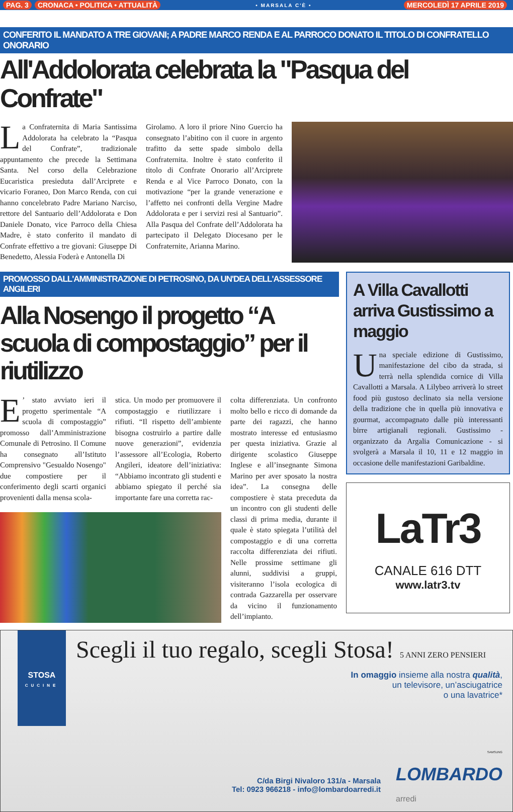PAG. 3 CRONACA • POLITICA • ATTUALITÀ
• MARSALA C'È • MERCOLEDÌ 17 APRILE 2019
CONFERITO IL MANDATO A TRE GIOVANI; A PADRE MARCO RENDA E AL PARROCO DONATO IL TITOLO DI CONFRATELLO ONORARIO
All'Addolorata celebrata la "Pasqua del Confrate"
La Confraternita di Maria Santissima Addolorata ha celebrato la “Pasqua del Confrate”, tradizionale appuntamento che precede la Settimana Santa. Nel corso della Celebrazione Eucaristica presieduta dall’Arciprete e vicario Foraneo, Don Marco Renda, con cui hanno concelebrato Padre Mariano Narciso, rettore del Santuario dell’Addolorata e Don Daniele Donato, vice Parroco della Chiesa Madre, è stato conferito il mandato di Confrate effettivo a tre giovani: Giuseppe Di Benedetto, Alessia Foderà e Antonella Di
Girolamo. A loro il priore Nino Guercio ha consegnato l’abitino con il cuore in argento trafitto da sette spade simbolo della Confraternita. Inoltre è stato conferito il titolo di Confrate Onorario all’Arciprete Renda e al Vice Parroco Donato, con la motivazione “per la grande venerazione e l’affetto nei confronti della Vergine Madre Addolorata e per i servizi resi al Santuario”. Alla Pasqua del Confrate dell’Addolorata ha partecipato il Delegato Diocesano per le Confraternite, Arianna Marino.
PROMOSSO DALL'AMMINISTRAZIONE DI PETROSINO, DA UN'DEA DELL'ASSESSORE ANGILERI
Alla Nosengo il progetto “A scuola di compostaggio” per il riutilizzo
E’ stato avviato ieri il progetto sperimentale “A scuola di compostaggio” promosso dall’Amministrazione Comunale di Petrosino. Il Comune ha consegnato all’Istituto Comprensivo "Gesualdo Nosengo" due compostiere per il conferimento degli scarti organici provenienti dalla mensa scola-
stica. Un modo per promuovere il compostaggio e riutilizzare i rifiuti. “Il rispetto dell’ambiente bisogna costruirlo a partire dalle nuove generazioni”, evidenzia l’assessore all’Ecologia, Roberto Angileri, ideatore dell’iniziativa: “Abbiamo incontrato gli studenti e abbiamo spiegato il perché sia importante fare una corretta rac-
colta differenziata. Un confronto molto bello e ricco di domande da parte dei ragazzi, che hanno mostrato interesse ed entusiasmo per questa iniziativa. Grazie al dirigente scolastico Giuseppe Inglese e all’insegnante Simona Marino per aver sposato la nostra idea”. La consegna delle compostiere è stata preceduta da un incontro con gli studenti delle classi di prima media, durante il quale è stato spiegata l’utilità del compostaggio e di una corretta raccolta differenziata dei rifiuti. Nelle prossime settimane gli alunni, suddivisi a gruppi, visiteranno l’isola ecologica di contrada Gazzarella per osservare da vicino il funzionamento dell’impianto.
A Villa Cavallotti arriva Gustissimo a maggio
Una speciale edizione di Gustissimo, manifestazione del cibo da strada, si terrà nella splendida cornice di Villa Cavallotti a Marsala. A Lilybeo arriverà lo street food più gustoso declinato sia nella versione della tradizione che in quella più innovativa e gourmat, accompagnato dalle più interessanti birre artigianali regionali. Gustissimo - organizzato da Argalia Comunicazione - si svolgerà a Marsala il 10, 11 e 12 maggio in occasione delle manifestazioni Garibaldine.
LaTr3
CANALE 616 DTT
www.latr3.tv
STOSA
CUCINE
Scegli il tuo regalo, scegli Stosa! 5 ANNI ZERO PENSIERI
In omaggio insieme alla nostra qualità,
un televisore, un’asciugatrice
o una lavatrice*
SAMSUNG
C/da Birgi Nivaloro 131/a - Marsala
Tel: 0923 966218 - info@lombardoarredi.it
LOMBARDO
arredi